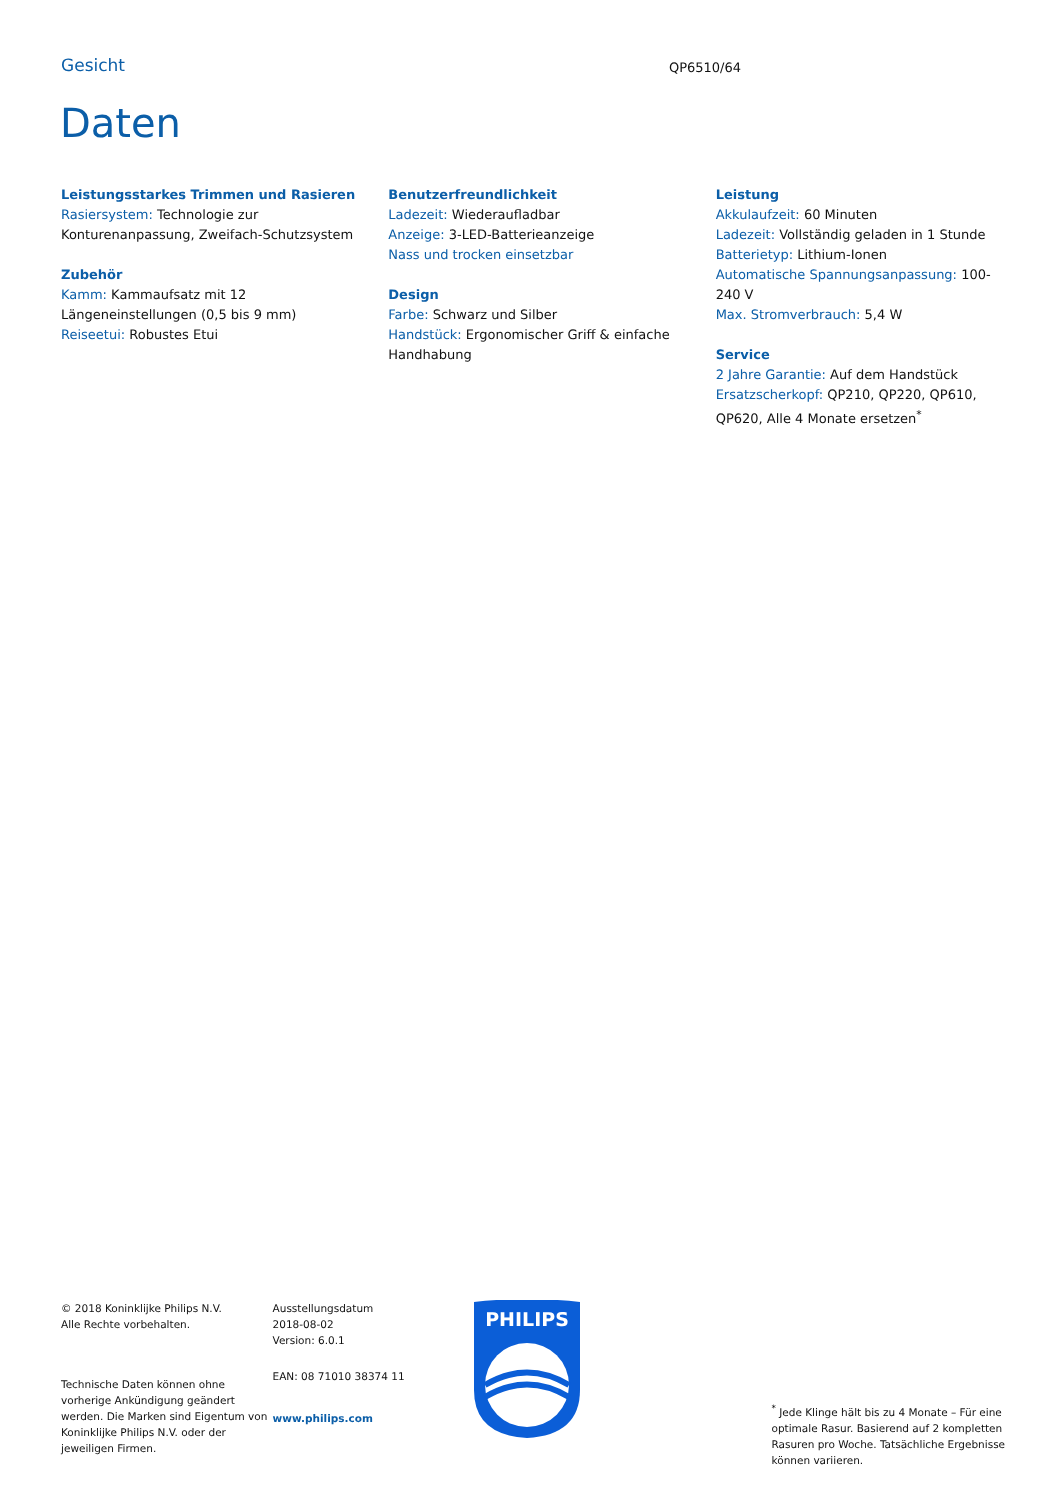Gesicht QP6510/64
Daten
Leistungsstarkes Trimmen und Rasieren
Rasiersystem: Technologie zur Konturenanpassung, Zweifach-Schutzsystem
Zubehör
Kamm: Kammaufsatz mit 12 Längeneinstellungen (0,5 bis 9 mm)
Reiseetui: Robustes Etui
Benutzerfreundlichkeit
Ladezeit: Wiederaufladbar
Anzeige: 3-LED-Batterieanzeige
Nass und trocken einsetzbar
Design
Farbe: Schwarz und Silber
Handstück: Ergonomischer Griff & einfache Handhabung
Leistung
Akkulaufzeit: 60 Minuten
Ladezeit: Vollständig geladen in 1 Stunde
Batterietyp: Lithium-Ionen
Automatische Spannungsanpassung: 100-240 V
Max. Stromverbrauch: 5,4 W
Service
2 Jahre Garantie: Auf dem Handstück
Ersatzscherkopf: QP210, QP220, QP610, QP620, Alle 4 Monate ersetzen<sup>*</sup>
© 2018 Koninklijke Philips N.V.
Alle Rechte vorbehalten.
Technische Daten können ohne vorherige Ankündigung geändert werden. Die Marken sind Eigentum von Koninklijke Philips N.V. oder der jeweiligen Firmen.
Ausstellungsdatum
2018-08-02
Version: 6.0.1
EAN: 08 71010 38374 11
www.philips.com
PHILIPS
<sup>*</sup> Jede Klinge hält bis zu 4 Monate – Für eine optimale Rasur. Basierend auf 2 kompletten Rasuren pro Woche. Tatsächliche Ergebnisse können variieren.